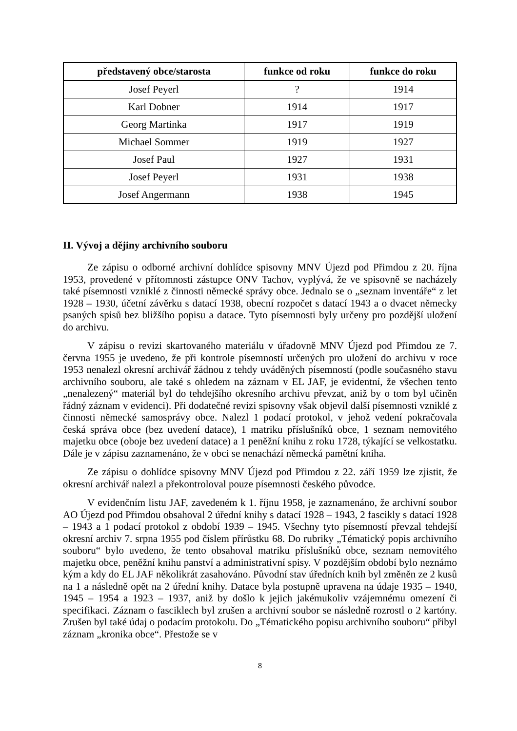| představený obce/starosta | funkce od roku | funkce do roku |
| --- | --- | --- |
| Josef Peyerl | ? | 1914 |
| Karl Dobner | 1914 | 1917 |
| Georg Martinka | 1917 | 1919 |
| Michael Sommer | 1919 | 1927 |
| Josef Paul | 1927 | 1931 |
| Josef Peyerl | 1931 | 1938 |
| Josef Angermann | 1938 | 1945 |
II. Vývoj a dějiny archivního souboru
Ze zápisu o odborné archivní dohlídce spisovny MNV Újezd pod Přimdou z 20. října 1953, provedené v přítomnosti zástupce ONV Tachov, vyplývá, že ve spisovně se nacházely také písemnosti vzniklé z činnosti německé správy obce. Jednalo se o „seznam inventáře“ z let 1928 – 1930, účetní závěrku s datací 1938, obecní rozpočet s datací 1943 a o dvacet německy psaných spisů bez bližšího popisu a datace. Tyto písemnosti byly určeny pro pozdější uložení do archivu.
V zápisu o revizi skartovaného materiálu v úřadovně MNV Újezd pod Přimdou ze 7. června 1955 je uvedeno, že při kontrole písemností určených pro uložení do archivu v roce 1953 nenalezl okresní archivář žádnou z tehdy uváděných písemností (podle současného stavu archivního souboru, ale také s ohledem na záznam v EL JAF, je evidentní, že všechen tento „nenalezený“ materiál byl do tehdejšího okresního archivu převzat, aniž by o tom byl učiněn řádný záznam v evidenci). Při dodatečné revizi spisovny však objevil další písemnosti vzniklé z činnosti německé samosprávy obce. Nalezl 1 podací protokol, v jehož vedení pokračovala česká správa obce (bez uvedení datace), 1 matriku příslušníků obce, 1 seznam nemovitého majetku obce (oboje bez uvedení datace) a 1 peněžní knihu z roku 1728, týkající se velkostatku. Dále je v zápisu zaznamenáno, že v obci se nenachází německá pamětní kniha.
Ze zápisu o dohlídce spisovny MNV Újezd pod Přimdou z 22. září 1959 lze zjistit, že okresní archivář nalezl a překontroloval pouze písemnosti českého původce.
V evidenčním listu JAF, zavedeném k 1. říjnu 1958, je zaznamenáno, že archivní soubor AO Újezd pod Přimdou obsahoval 2 úřední knihy s datací 1928 – 1943, 2 fascikly s datací 1928 – 1943 a 1 podací protokol z období 1939 – 1945. Všechny tyto písemností převzal tehdejší okresní archiv 7. srpna 1955 pod číslem přírůstku 68. Do rubriky „Tématický popis archivního souboru“ bylo uvedeno, že tento obsahoval matriku příslušníků obce, seznam nemovitého majetku obce, peněžní knihu panství a administrativní spisy. V pozdějším období bylo neznámo kým a kdy do EL JAF několikrát zasahováno. Původní stav úředních knih byl změněn ze 2 kusů na 1 a následně opět na 2 úřední knihy. Datace byla postupně upravena na údaje 1935 – 1940, 1945 – 1954 a 1923 – 1937, aniž by došlo k jejich jakémukoliv vzájemnému omezení či specifikaci. Záznam o fasciklech byl zrušen a archivní soubor se následně rozrostl o 2 kartóny. Zrušen byl také údaj o podacím protokolu. Do „Tématického popisu archivního souboru“ přibyl záznam „kronika obce“. Přestože se v
8